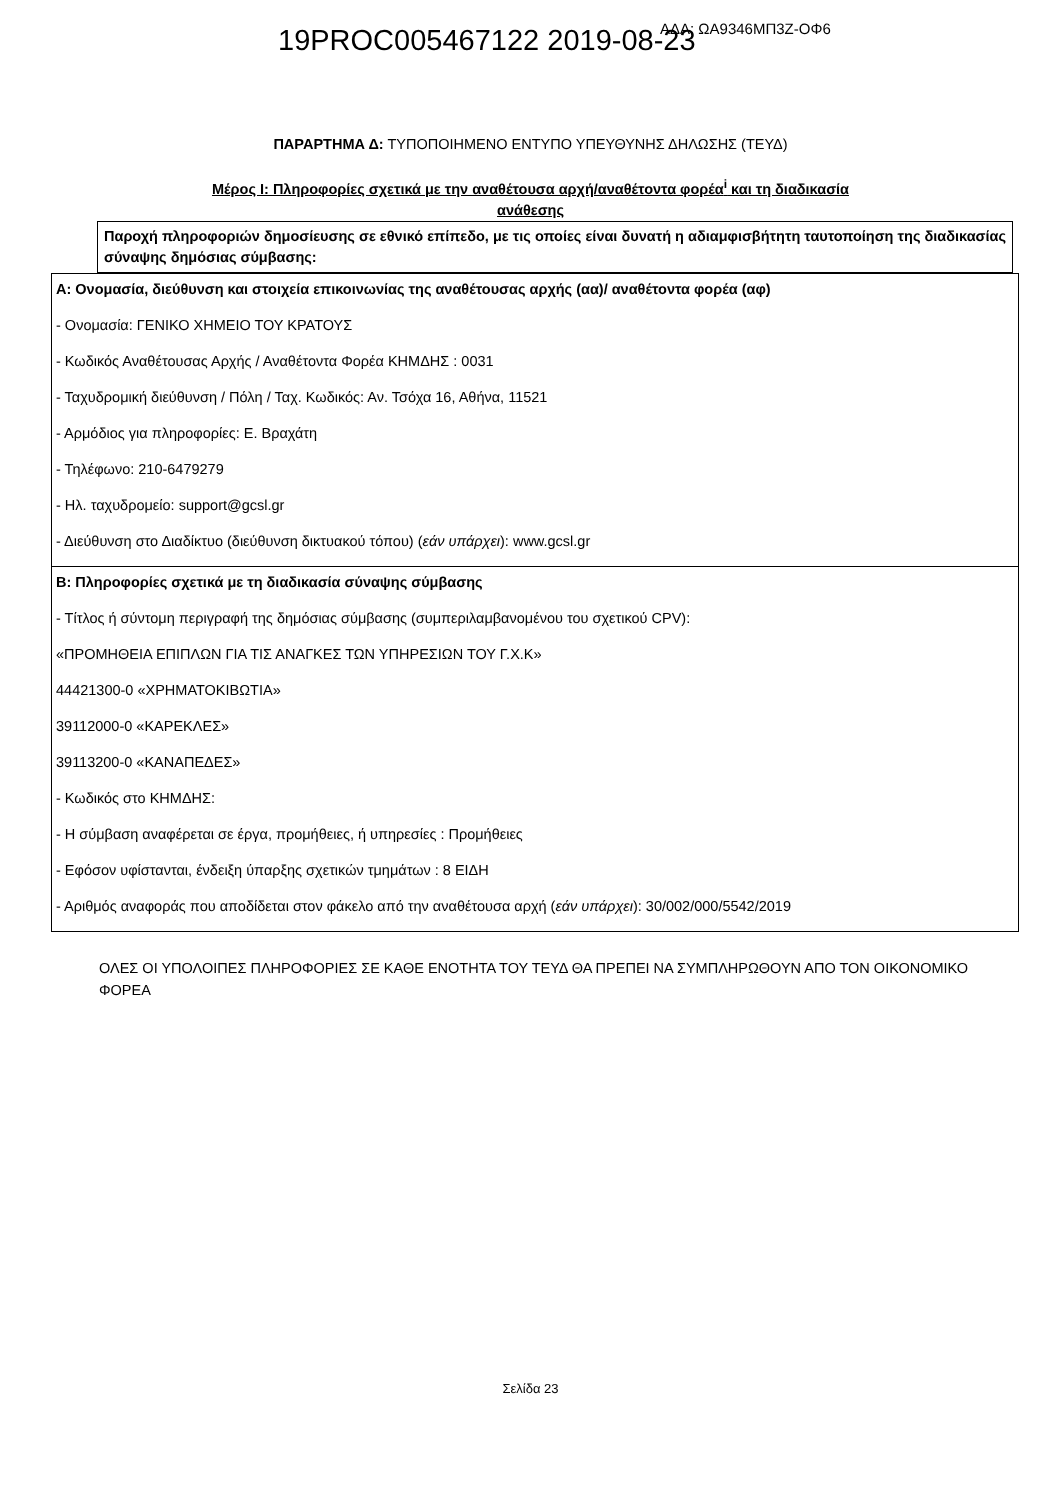19PROC005467122 2019-08-23
ΑΔΑ: ΩΑ9346ΜΠ3Ζ-ΟΦ6
ΠΑΡΑΡΤΗΜΑ Δ: ΤΥΠΟΠΟΙΗΜΕΝΟ ΕΝΤΥΠΟ ΥΠΕΥΘΥΝΗΣ ΔΗΛΩΣΗΣ (ΤΕΥΔ)
Μέρος Ι: Πληροφορίες σχετικά με την αναθέτουσα αρχή/αναθέτοντα φορέα<sup>i</sup> και τη διαδικασία
ανάθεσης
Παροχή πληροφοριών δημοσίευσης σε εθνικό επίπεδο, με τις οποίες είναι δυνατή η αδιαμφισβήτητη ταυτοποίηση της διαδικασίας σύναψης δημόσιας σύμβασης:
| Α: Ονομασία, διεύθυνση και στοιχεία επικοινωνίας της αναθέτουσας αρχής (αα)/ αναθέτοντα φορέα (αφ) - Ονομασία: ΓΕΝΙΚΟ ΧΗΜΕΙΟ ΤΟΥ ΚΡΑΤΟΥΣ - Κωδικός Αναθέτουσας Αρχής / Αναθέτοντα Φορέα ΚΗΜΔΗΣ : 0031 - Ταχυδρομική διεύθυνση / Πόλη / Ταχ. Κωδικός: Αν. Τσόχα 16, Αθήνα, 11521 - Αρμόδιος για πληροφορίες: Ε. Βραχάτη - Τηλέφωνο: 210-6479279 - Ηλ. ταχυδρομείο: support@gcsl.gr - Διεύθυνση στο Διαδίκτυο (διεύθυνση δικτυακού τόπου) ( εάν υπάρχει ): www.gcsl.gr |
| Β: Πληροφορίες σχετικά με τη διαδικασία σύναψης σύμβασης - Τίτλος ή σύντομη περιγραφή της δημόσιας σύμβασης (συμπεριλαμβανομένου του σχετικού CPV): «ΠΡΟΜΗΘΕΙΑ ΕΠΙΠΛΩΝ ΓΙΑ ΤΙΣ ΑΝΑΓΚΕΣ ΤΩΝ ΥΠΗΡΕΣΙΩΝ ΤΟΥ Γ.Χ.Κ» 44421300-0 «ΧΡΗΜΑΤΟΚΙΒΩΤΙΑ» 39112000-0 «ΚΑΡΕΚΛΕΣ» 39113200-0 «ΚΑΝΑΠΕΔΕΣ» - Κωδικός στο ΚΗΜΔΗΣ: - Η σύμβαση αναφέρεται σε έργα, προμήθειες, ή υπηρεσίες : Προμήθειες - Εφόσον υφίστανται, ένδειξη ύπαρξης σχετικών τμημάτων : 8 ΕΙΔΗ - Αριθμός αναφοράς που αποδίδεται στον φάκελο από την αναθέτουσα αρχή ( εάν υπάρχει ): 30/002/000/5542/2019 |
ΟΛΕΣ ΟΙ ΥΠΟΛΟΙΠΕΣ ΠΛΗΡΟΦΟΡΙΕΣ ΣΕ ΚΑΘΕ ΕΝΟΤΗΤΑ ΤΟΥ ΤΕΥΔ ΘΑ ΠΡΕΠΕΙ ΝΑ ΣΥΜΠΛΗΡΩΘΟΥΝ ΑΠΟ ΤΟΝ ΟΙΚΟΝΟΜΙΚΟ ΦΟΡΕΑ
Σελίδα 23